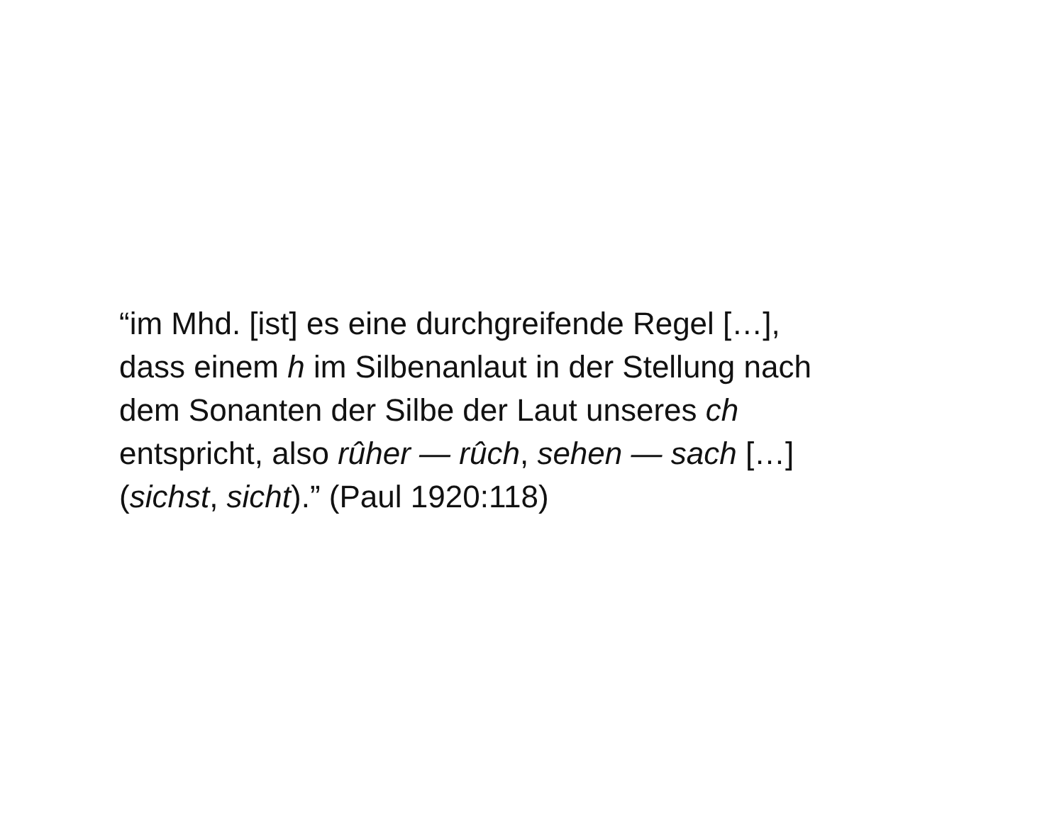“im Mhd. [ist] es eine durchgreifende Regel […],
dass einem h im Silbenanlaut in der Stellung nach
dem Sonanten der Silbe der Laut unseres ch
entspricht, also rûher — rûch, sehen — sach […]
(sichst, sicht).” (Paul 1920:118)